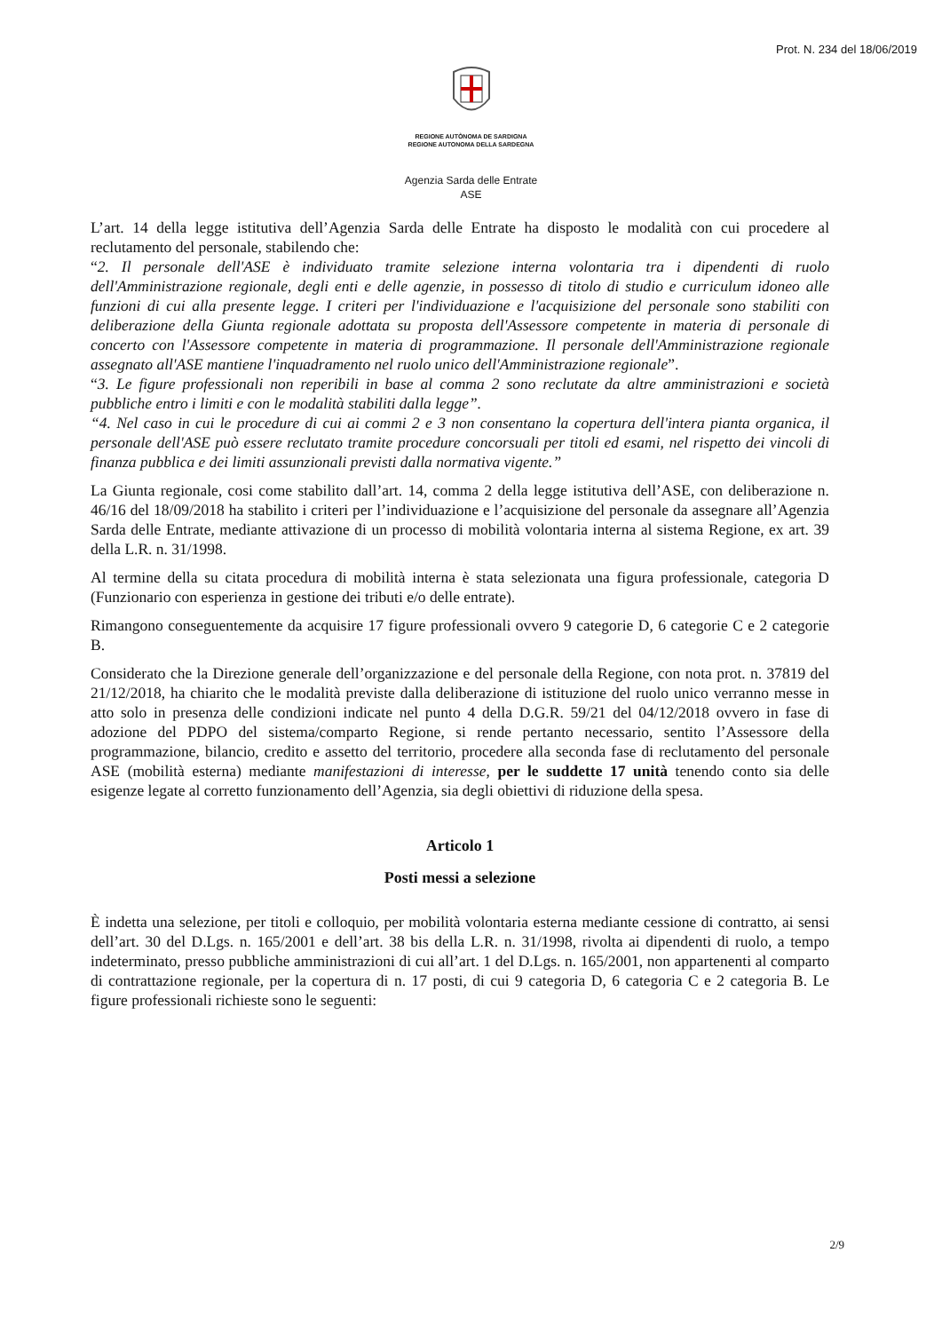Prot. N. 234 del 18/06/2019
REGIONE AUTÒNOMA DE SARDIGNA
REGIONE AUTONOMA DELLA SARDEGNA
Agenzia Sarda delle Entrate
ASE
L’art. 14 della legge istitutiva dell’Agenzia Sarda delle Entrate ha disposto le modalità con cui procedere al reclutamento del personale, stabilendo che:
“2. Il personale dell'ASE è individuato tramite selezione interna volontaria tra i dipendenti di ruolo dell'Amministrazione regionale, degli enti e delle agenzie, in possesso di titolo di studio e curriculum idoneo alle funzioni di cui alla presente legge. I criteri per l'individuazione e l'acquisizione del personale sono stabiliti con deliberazione della Giunta regionale adottata su proposta dell'Assessore competente in materia di personale di concerto con l'Assessore competente in materia di programmazione. Il personale dell'Amministrazione regionale assegnato all'ASE mantiene l'inquadramento nel ruolo unico dell'Amministrazione regionale”.
“3. Le figure professionali non reperibili in base al comma 2 sono reclutate da altre amministrazioni e società pubbliche entro i limiti e con le modalità stabiliti dalla legge”.
“4. Nel caso in cui le procedure di cui ai commi 2 e 3 non consentano la copertura dell'intera pianta organica, il personale dell'ASE può essere reclutato tramite procedure concorsuali per titoli ed esami, nel rispetto dei vincoli di finanza pubblica e dei limiti assunzionali previsti dalla normativa vigente.”
La Giunta regionale, cosi come stabilito dall’art. 14, comma 2 della legge istitutiva dell’ASE, con deliberazione n. 46/16 del 18/09/2018 ha stabilito i criteri per l’individuazione e l’acquisizione del personale da assegnare all’Agenzia Sarda delle Entrate, mediante attivazione di un processo di mobilità volontaria interna al sistema Regione, ex art. 39 della L.R. n. 31/1998.
Al termine della su citata procedura di mobilità interna è stata selezionata una figura professionale, categoria D (Funzionario con esperienza in gestione dei tributi e/o delle entrate).
Rimangono conseguentemente da acquisire 17 figure professionali ovvero 9 categorie D, 6 categorie C e 2 categorie B.
Considerato che la Direzione generale dell’organizzazione e del personale della Regione, con nota prot. n. 37819 del 21/12/2018, ha chiarito che le modalità previste dalla deliberazione di istituzione del ruolo unico verranno messe in atto solo in presenza delle condizioni indicate nel punto 4 della D.G.R. 59/21 del 04/12/2018 ovvero in fase di adozione del PDPO del sistema/comparto Regione, si rende pertanto necessario, sentito l’Assessore della programmazione, bilancio, credito e assetto del territorio, procedere alla seconda fase di reclutamento del personale ASE (mobilità esterna) mediante manifestazioni di interesse, per le suddette 17 unità tenendo conto sia delle esigenze legate al corretto funzionamento dell’Agenzia, sia degli obiettivi di riduzione della spesa.
Articolo 1
Posti messi a selezione
È indetta una selezione, per titoli e colloquio, per mobilità volontaria esterna mediante cessione di contratto, ai sensi dell’art. 30 del D.Lgs. n. 165/2001 e dell’art. 38 bis della L.R. n. 31/1998, rivolta ai dipendenti di ruolo, a tempo indeterminato, presso pubbliche amministrazioni di cui all’art. 1 del D.Lgs. n. 165/2001, non appartenenti al comparto di contrattazione regionale, per la copertura di n. 17 posti, di cui 9 categoria D, 6 categoria C e 2 categoria B. Le figure professionali richieste sono le seguenti:
2/9